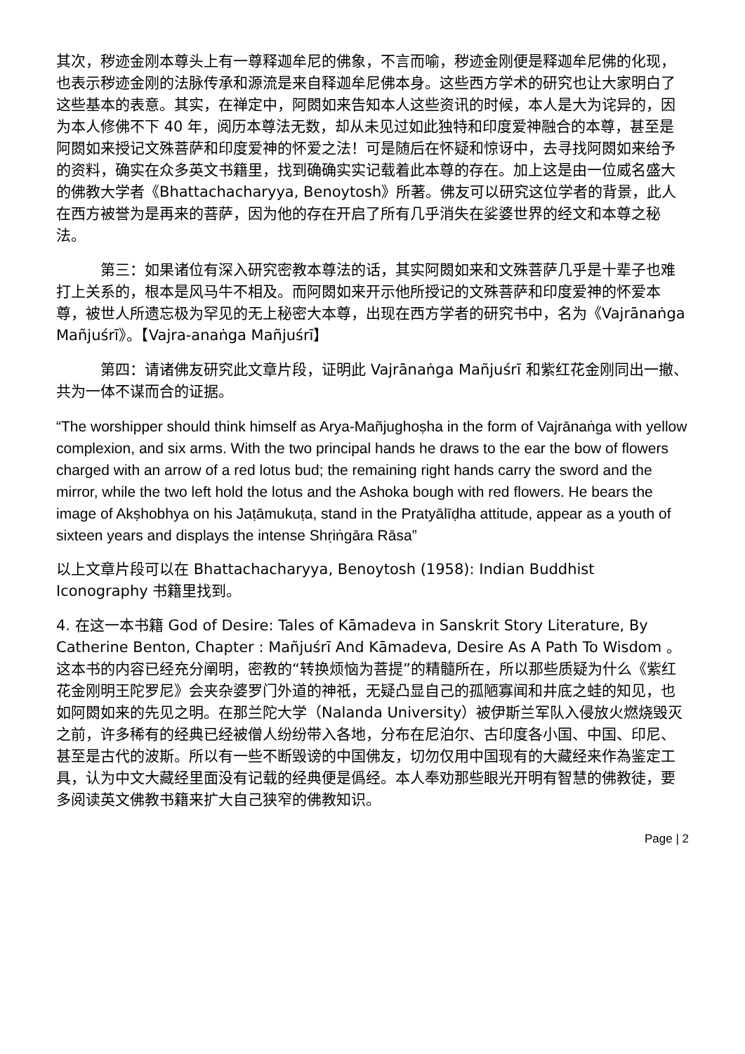其次，秽迹金刚本尊头上有一尊释迦牟尼的佛象，不言而喻，秽迹金刚便是释迦牟尼佛的化现，也表示秽迹金刚的法脉传承和源流是来自释迦牟尼佛本身。这些西方学术的研究也让大家明白了这些基本的表意。其实，在禅定中，阿閦如来告知本人这些资讯的时候，本人是大为诧异的，因为本人修佛不下 40 年，阅历本尊法无数，却从未见过如此独特和印度爱神融合的本尊，甚至是阿閦如来授记文殊菩萨和印度爱神的怀爱之法！可是随后在怀疑和惊讶中，去寻找阿閦如来给予的资料，确实在众多英文书籍里，找到确确实实记载着此本尊的存在。加上这是由一位威名盛大的佛教大学者《Bhattachacharyya, Benoytosh》所著。佛友可以研究这位学者的背景，此人在西方被誉为是再来的菩萨，因为他的存在开启了所有几乎消失在娑婆世界的经文和本尊之秘法。
第三：如果诸位有深入研究密教本尊法的话，其实阿閦如来和文殊菩萨几乎是十辈子也难打上关系的，根本是风马牛不相及。而阿閦如来开示他所授记的文殊菩萨和印度爱神的怀爱本尊，被世人所遗忘极为罕见的无上秘密大本尊，出现在西方学者的研究书中，名为《Vajrānaṅga Mañjuśrī》。【Vajra-anaṅga Mañjuśrī】
第四：请诸佛友研究此文章片段，证明此 Vajrānaṅga Mañjuśrī 和紫红花金刚同出一撤、共为一体不谋而合的证据。
“The worshipper should think himself as Arya-Mañjughoṣha in the form of Vajrānaṅga with yellow complexion, and six arms. With the two principal hands he draws to the ear the bow of flowers charged with an arrow of a red lotus bud; the remaining right hands carry the sword and the mirror, while the two left hold the lotus and the Ashoka bough with red flowers. He bears the image of Akṣhobhya on his Jaṭāmukuṭa, stand in the Pratyālīḍha attitude, appear as a youth of sixteen years and displays the intense Shṛiṅgāra Rāsa”
以上文章片段可以在 Bhattachacharyya, Benoytosh (1958): Indian Buddhist Iconography 书籍里找到。
4. 在这一本书籍 God of Desire: Tales of Kāmadeva in Sanskrit Story Literature, By Catherine Benton, Chapter : Mañjuśrī And Kāmadeva, Desire As A Path To Wisdom 。这本书的内容已经充分阐明，密教的“转换烦恼为菩提”的精髓所在，所以那些质疑为什么《紫红花金刚明王陀罗尼》会夹杂婆罗门外道的神祇，无疑凸显自己的孤陋寡闻和井底之蛙的知见，也如阿閦如来的先见之明。在那兰陀大学（Nalanda University）被伊斯兰军队入侵放火燃烧毁灭之前，许多稀有的经典已经被僧人纷纷带入各地，分布在尼泊尔、古印度各小国、中国、印尼、甚至是古代的波斯。所以有一些不断毁谤的中国佛友，切勿仅用中国现有的大藏经来作為鉴定工具，认为中文大藏经里面没有记载的经典便是僞经。本人奉劝那些眼光开明有智慧的佛教徒，要多阅读英文佛教书籍来扩大自己狭窄的佛教知识。
Page | 2